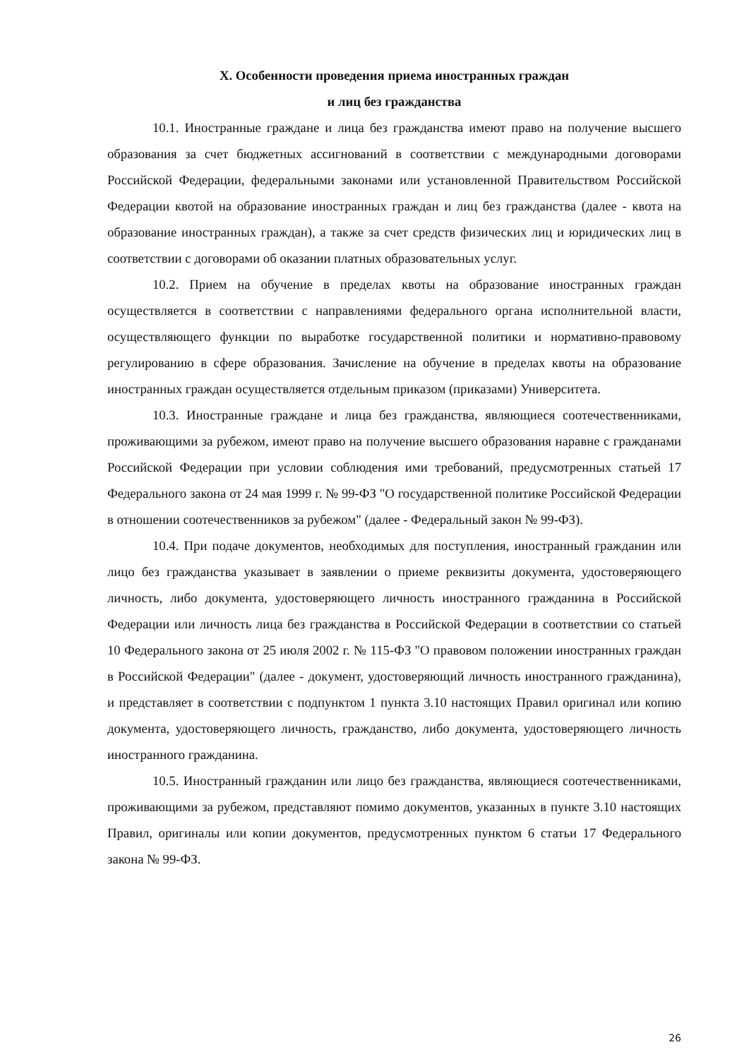X. Особенности проведения приема иностранных граждан
и лиц без гражданства
10.1. Иностранные граждане и лица без гражданства имеют право на получение высшего образования за счет бюджетных ассигнований в соответствии с международными договорами Российской Федерации, федеральными законами или установленной Правительством Российской Федерации квотой на образование иностранных граждан и лиц без гражданства (далее - квота на образование иностранных граждан), а также за счет средств физических лиц и юридических лиц в соответствии с договорами об оказании платных образовательных услуг.
10.2. Прием на обучение в пределах квоты на образование иностранных граждан осуществляется в соответствии с направлениями федерального органа исполнительной власти, осуществляющего функции по выработке государственной политики и нормативно-правовому регулированию в сфере образования. Зачисление на обучение в пределах квоты на образование иностранных граждан осуществляется отдельным приказом (приказами) Университета.
10.3. Иностранные граждане и лица без гражданства, являющиеся соотечественниками, проживающими за рубежом, имеют право на получение высшего образования наравне с гражданами Российской Федерации при условии соблюдения ими требований, предусмотренных статьей 17 Федерального закона от 24 мая 1999 г. № 99-ФЗ "О государственной политике Российской Федерации в отношении соотечественников за рубежом" (далее - Федеральный закон № 99-ФЗ).
10.4. При подаче документов, необходимых для поступления, иностранный гражданин или лицо без гражданства указывает в заявлении о приеме реквизиты документа, удостоверяющего личность, либо документа, удостоверяющего личность иностранного гражданина в Российской Федерации или личность лица без гражданства в Российской Федерации в соответствии со статьей 10 Федерального закона от 25 июля 2002 г. № 115-ФЗ "О правовом положении иностранных граждан в Российской Федерации" (далее - документ, удостоверяющий личность иностранного гражданина), и представляет в соответствии с подпунктом 1 пункта 3.10 настоящих Правил оригинал или копию документа, удостоверяющего личность, гражданство, либо документа, удостоверяющего личность иностранного гражданина.
10.5. Иностранный гражданин или лицо без гражданства, являющиеся соотечественниками, проживающими за рубежом, представляют помимо документов, указанных в пункте 3.10 настоящих Правил, оригиналы или копии документов, предусмотренных пунктом 6 статьи 17 Федерального закона № 99-ФЗ.
26